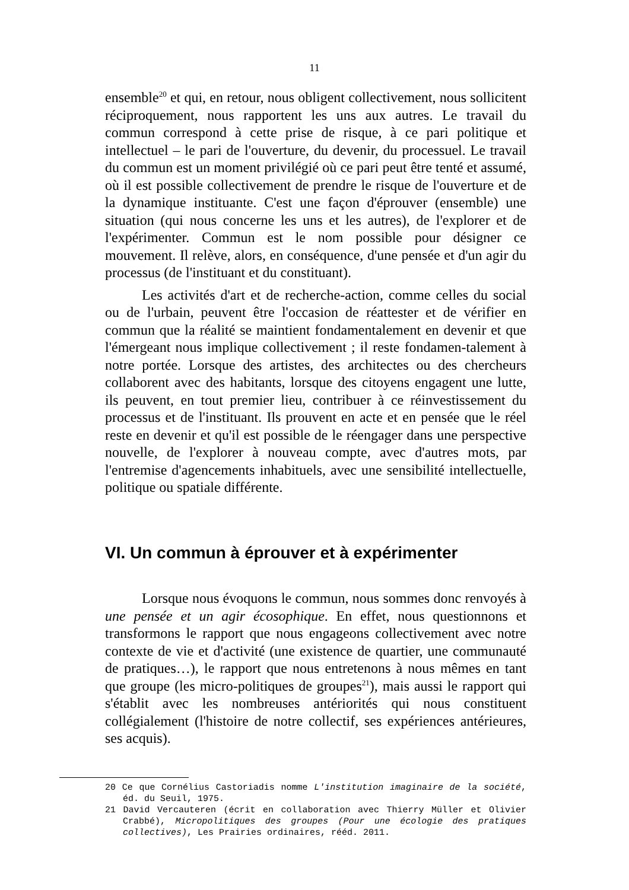11
ensemble<sup>20</sup> et qui, en retour, nous obligent collectivement, nous sollicitent réciproquement, nous rapportent les uns aux autres. Le travail du commun correspond à cette prise de risque, à ce pari politique et intellectuel – le pari de l'ouverture, du devenir, du processuel. Le travail du commun est un moment privilégié où ce pari peut être tenté et assumé, où il est possible collectivement de prendre le risque de l'ouverture et de la dynamique instituante. C'est une façon d'éprouver (ensemble) une situation (qui nous concerne les uns et les autres), de l'explorer et de l'expérimenter. Commun est le nom possible pour désigner ce mouvement. Il relève, alors, en conséquence, d'une pensée et d'un agir du processus (de l'instituant et du constituant).
Les activités d'art et de recherche-action, comme celles du social ou de l'urbain, peuvent être l'occasion de réattester et de vérifier en commun que la réalité se maintient fondamentalement en devenir et que l'émergeant nous implique collectivement ; il reste fondamen-talement à notre portée. Lorsque des artistes, des architectes ou des chercheurs collaborent avec des habitants, lorsque des citoyens engagent une lutte, ils peuvent, en tout premier lieu, contribuer à ce réinvestissement du processus et de l'instituant. Ils prouvent en acte et en pensée que le réel reste en devenir et qu'il est possible de le réengager dans une perspective nouvelle, de l'explorer à nouveau compte, avec d'autres mots, par l'entremise d'agencements inhabituels, avec une sensibilité intellectuelle, politique ou spatiale différente.
VI. Un commun à éprouver et à expérimenter
Lorsque nous évoquons le commun, nous sommes donc renvoyés à une pensée et un agir écosophique. En effet, nous questionnons et transformons le rapport que nous engageons collectivement avec notre contexte de vie et d'activité (une existence de quartier, une communauté de pratiques…), le rapport que nous entretenons à nous mêmes en tant que groupe (les micro-politiques de groupes<sup>21</sup>), mais aussi le rapport qui s'établit avec les nombreuses antériorités qui nous constituent collégialement (l'histoire de notre collectif, ses expériences antérieures, ses acquis).
20 Ce que Cornélius Castoriadis nomme L'institution imaginaire de la société, éd. du Seuil, 1975.
21 David Vercauteren (écrit en collaboration avec Thierry Müller et Olivier Crabbé), Micropolitiques des groupes (Pour une écologie des pratiques collectives), Les Prairies ordinaires, rééd. 2011.